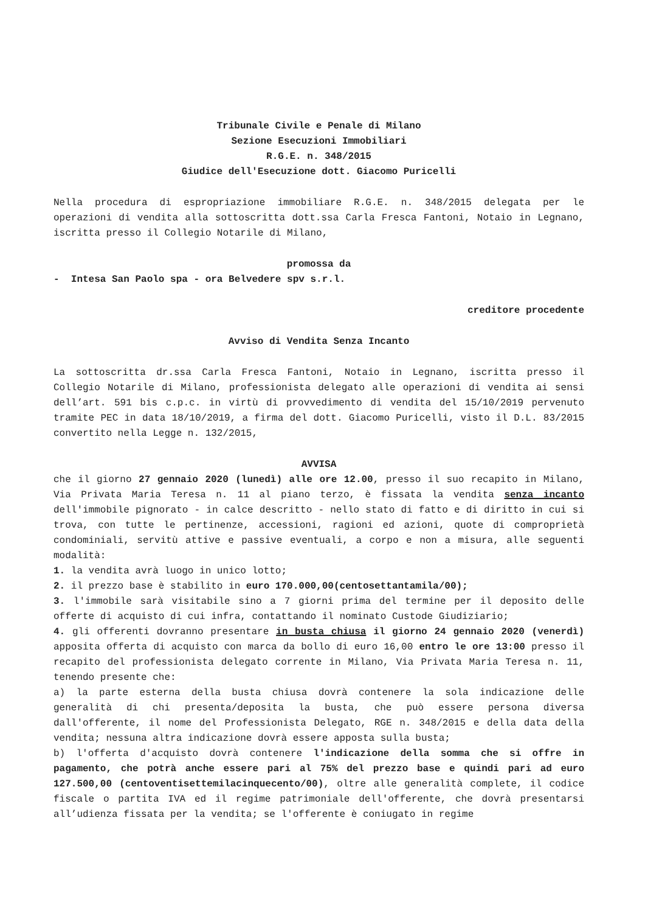Tribunale Civile e Penale di Milano
Sezione Esecuzioni Immobiliari
R.G.E. n. 348/2015
Giudice dell'Esecuzione dott. Giacomo Puricelli
Nella procedura di espropriazione immobiliare R.G.E. n. 348/2015 delegata per le operazioni di vendita alla sottoscritta dott.ssa Carla Fresca Fantoni, Notaio in Legnano, iscritta presso il Collegio Notarile di Milano,
promossa da
- Intesa San Paolo spa - ora Belvedere spv s.r.l.
creditore procedente
Avviso di Vendita Senza Incanto
La sottoscritta dr.ssa Carla Fresca Fantoni, Notaio in Legnano, iscritta presso il Collegio Notarile di Milano, professionista delegato alle operazioni di vendita ai sensi dell’art. 591 bis c.p.c. in virtù di provvedimento di vendita del 15/10/2019 pervenuto tramite PEC in data 18/10/2019, a firma del dott. Giacomo Puricelli, visto il D.L. 83/2015 convertito nella Legge n. 132/2015,
AVVISA
che il giorno 27 gennaio 2020 (lunedì) alle ore 12.00, presso il suo recapito in Milano, Via Privata Maria Teresa n. 11 al piano terzo, è fissata la vendita senza incanto dell'immobile pignorato - in calce descritto - nello stato di fatto e di diritto in cui si trova, con tutte le pertinenze, accessioni, ragioni ed azioni, quote di comproprietà condominiali, servitù attive e passive eventuali, a corpo e non a misura, alle seguenti modalità:
1. la vendita avrà luogo in unico lotto;
2. il prezzo base è stabilito in euro 170.000,00(centosettantamila/00);
3. l'immobile sarà visitabile sino a 7 giorni prima del termine per il deposito delle offerte di acquisto di cui infra, contattando il nominato Custode Giudiziario;
4. gli offerenti dovranno presentare in busta chiusa il giorno 24 gennaio 2020 (venerdì) apposita offerta di acquisto con marca da bollo di euro 16,00 entro le ore 13:00 presso il recapito del professionista delegato corrente in Milano, Via Privata Maria Teresa n. 11, tenendo presente che:
a) la parte esterna della busta chiusa dovrà contenere la sola indicazione delle generalità di chi presenta/deposita la busta, che può essere persona diversa dall'offerente, il nome del Professionista Delegato, RGE n. 348/2015 e della data della vendita; nessuna altra indicazione dovrà essere apposta sulla busta;
b) l'offerta d'acquisto dovrà contenere l'indicazione della somma che si offre in pagamento, che potrà anche essere pari al 75% del prezzo base e quindi pari ad euro 127.500,00 (centoventisettemilacinquecento/00), oltre alle generalità complete, il codice fiscale o partita IVA ed il regime patrimoniale dell'offerente, che dovrà presentarsi all’udienza fissata per la vendita; se l'offerente è coniugato in regime